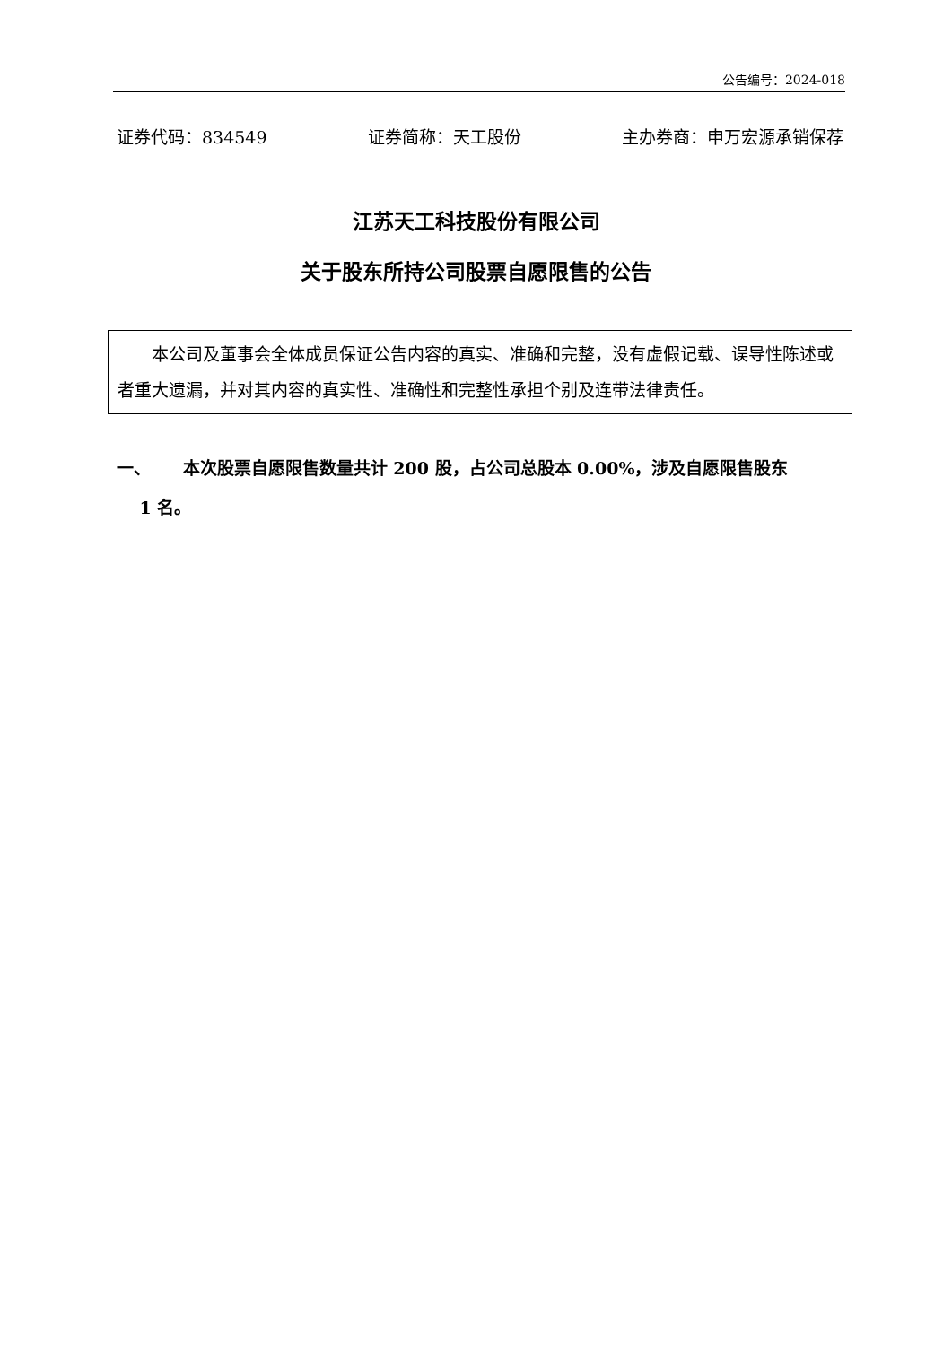公告编号：2024-018
证券代码：834549 证券简称：天工股份 主办券商：申万宏源承销保荐
江苏天工科技股份有限公司
关于股东所持公司股票自愿限售的公告
　　本公司及董事会全体成员保证公告内容的真实、准确和完整，没有虚假记载、误导性陈述或者重大遗漏，并对其内容的真实性、准确性和完整性承担个别及连带法律责任。
一、　　 本次股票自愿限售数量共计 200 股，占公司总股本 0.00%，涉及自愿限售股东
　 1 名。